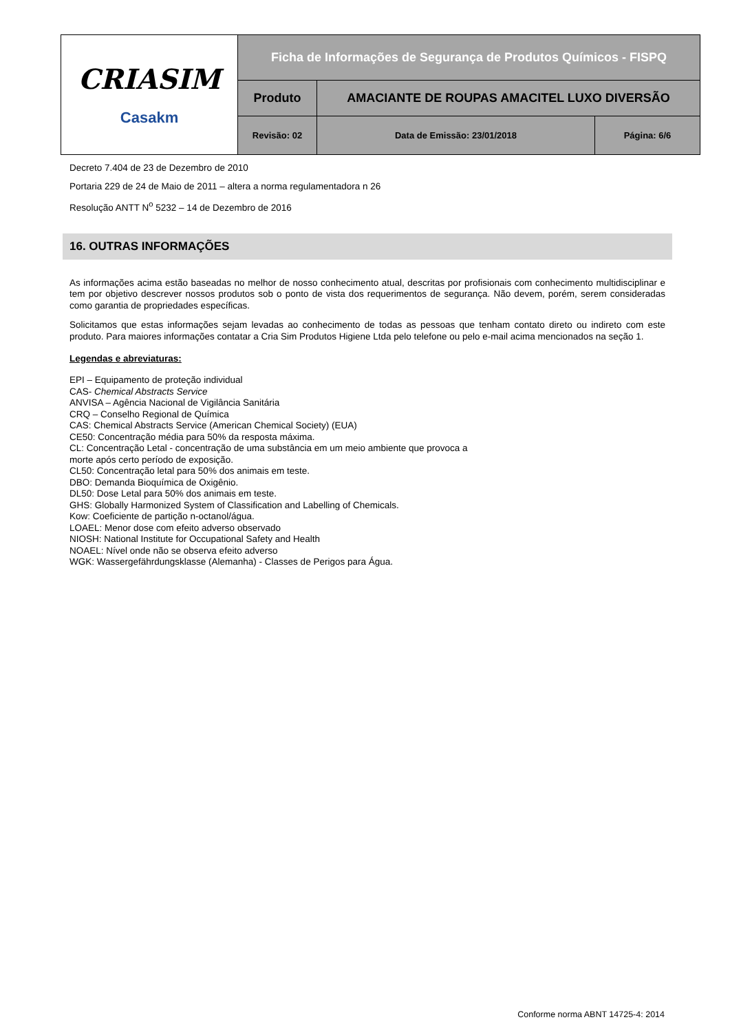| CRIASIM Casakm | Ficha de Informações de Segurança de Produtos Químicos - FISPQ | | |
| | Produto | AMACIANTE DE ROUPAS AMACITEL LUXO DIVERSÃO | |
| | Revisão: 02 | Data de Emissão: 23/01/2018 | Página: 6/6 |
Decreto 7.404 de 23 de Dezembro de 2010
Portaria 229 de 24 de Maio de 2011 – altera a norma regulamentadora n 26
Resolução ANTT N<sup>o</sup> 5232 – 14 de Dezembro de 2016
16. OUTRAS INFORMAÇÕES
As informações acima estão baseadas no melhor de nosso conhecimento atual, descritas por profisionais com conhecimento multidisciplinar e tem por objetivo descrever nossos produtos sob o ponto de vista dos requerimentos de segurança. Não devem, porém, serem consideradas como garantia de propriedades específicas.
Solicitamos que estas informações sejam levadas ao conhecimento de todas as pessoas que tenham contato direto ou indireto com este produto. Para maiores informações contatar a Cria Sim Produtos Higiene Ltda pelo telefone ou pelo e-mail acima mencionados na seção 1.
Legendas e abreviaturas:
EPI – Equipamento de proteção individual
CAS- Chemical Abstracts Service
ANVISA – Agência Nacional de Vigilância Sanitária
CRQ – Conselho Regional de Química
CAS: Chemical Abstracts Service (American Chemical Society) (EUA)
CE50: Concentração média para 50% da resposta máxima.
CL: Concentração Letal - concentração de uma substância em um meio ambiente que provoca a
morte após certo período de exposição.
CL50: Concentração letal para 50% dos animais em teste.
DBO: Demanda Bioquímica de Oxigênio.
DL50: Dose Letal para 50% dos animais em teste.
GHS: Globally Harmonized System of Classification and Labelling of Chemicals.
Kow: Coeficiente de partição n-octanol/água.
LOAEL: Menor dose com efeito adverso observado
NIOSH: National Institute for Occupational Safety and Health
NOAEL: Nível onde não se observa efeito adverso
WGK: Wassergefährdungsklasse (Alemanha) - Classes de Perigos para Água.
Conforme norma ABNT 14725-4: 2014